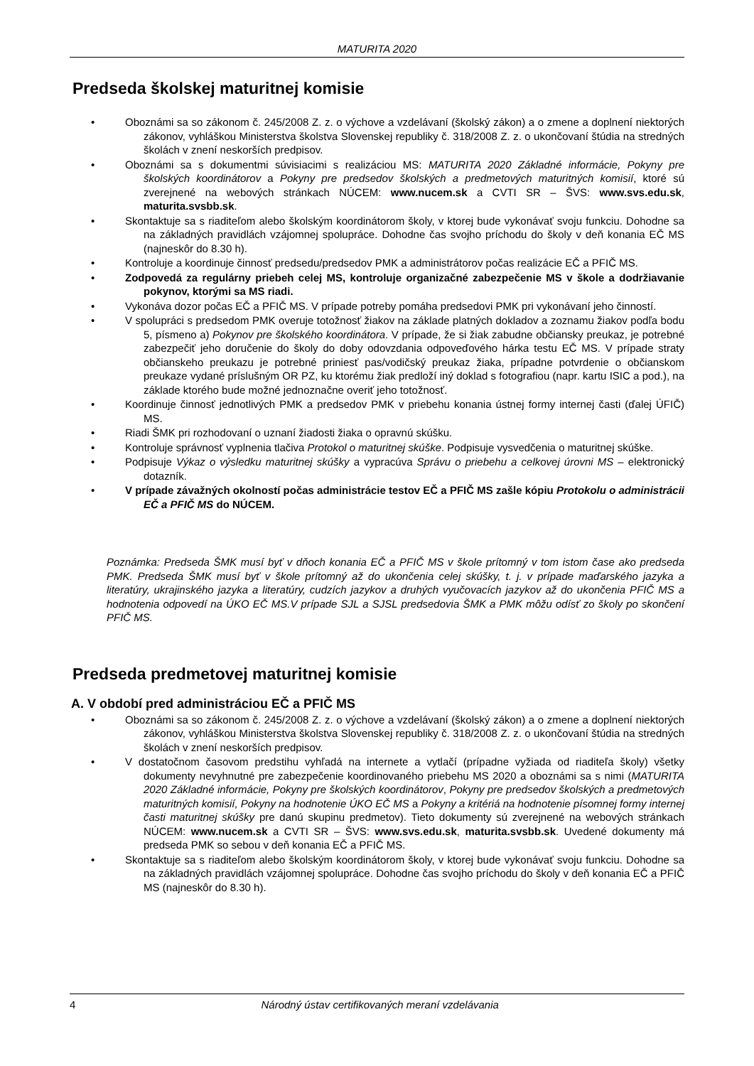MATURITA 2020
Predseda školskej maturitnej komisie
Oboznámi sa so zákonom č. 245/2008 Z. z. o výchove a vzdelávaní (školský zákon) a o zmene a doplnení niektorých zákonov, vyhláškou Ministerstva školstva Slovenskej republiky č. 318/2008 Z. z. o ukončovaní štúdia na stredných školách v znení neskorších predpisov.
Oboznámi sa s dokumentmi súvisiacimi s realizáciou MS: MATURITA 2020 Základné informácie, Pokyny pre školských koordinátorov a Pokyny pre predsedov školských a predmetových maturitných komisií, ktoré sú zverejnené na webových stránkach NÚCEM: www.nucem.sk a CVTI SR – ŠVS: www.svs.edu.sk, maturita.svsbb.sk.
Skontaktuje sa s riaditeľom alebo školským koordinátorom školy, v ktorej bude vykonávať svoju funkciu. Dohodne sa na základných pravidlách vzájomnej spolupráce. Dohodne čas svojho príchodu do školy v deň konania EČ MS (najneskôr do 8.30 h).
Kontroluje a koordinuje činnosť predsedu/predsedov PMK a administrátorov počas realizácie EČ a PFIČ MS.
Zodpovedá za regulárny priebeh celej MS, kontroluje organizačné zabezpečenie MS v škole a dodržiavanie pokynov, ktorými sa MS riadi.
Vykonáva dozor počas EČ a PFIČ MS. V prípade potreby pomáha predsedovi PMK pri vykonávaní jeho činností.
V spolupráci s predsedom PMK overuje totožnosť žiakov na základe platných dokladov a zoznamu žiakov podľa bodu 5, písmeno a) Pokynov pre školského koordinátora. V prípade, že si žiak zabudne občiansky preukaz, je potrebné zabezpečiť jeho doručenie do školy do doby odovzdania odpoveďového hárka testu EČ MS. V prípade straty občianskeho preukazu je potrebné priniesť pas/vodičský preukaz žiaka, prípadne potvrdenie o občianskom preukaze vydané príslušným OR PZ, ku ktorému žiak predloží iný doklad s fotografiou (napr. kartu ISIC a pod.), na základe ktorého bude možné jednoznačne overiť jeho totožnosť.
Koordinuje činnosť jednotlivých PMK a predsedov PMK v priebehu konania ústnej formy internej časti (ďalej ÚFIČ) MS.
Riadi ŠMK pri rozhodovaní o uznaní žiadosti žiaka o opravnú skúšku.
Kontroluje správnosť vyplnenia tlačiva Protokol o maturitnej skúške. Podpisuje vysvedčenia o maturitnej skúške.
Podpisuje Výkaz o výsledku maturitnej skúšky a vypracúva Správu o priebehu a celkovej úrovni MS – elektronický dotazník.
V prípade závažných okolností počas administrácie testov EČ a PFIČ MS zašle kópiu Protokolu o administrácii EČ a PFIČ MS do NÚCEM.
Poznámka: Predseda ŠMK musí byť v dňoch konania EČ a PFIČ MS v škole prítomný v tom istom čase ako predseda PMK. Predseda ŠMK musí byť v škole prítomný až do ukončenia celej skúšky, t. j. v prípade maďarského jazyka a literatúry, ukrajinského jazyka a literatúry, cudzích jazykov a druhých vyučovacích jazykov až do ukončenia PFIČ MS a hodnotenia odpovedí na ÚKO EČ MS.V prípade SJL a SJSL predsedovia ŠMK a PMK môžu odísť zo školy po skončení PFIČ MS.
Predseda predmetovej maturitnej komisie
A. V období pred administráciou EČ a PFIČ MS
Oboznámi sa so zákonom č. 245/2008 Z. z. o výchove a vzdelávaní (školský zákon) a o zmene a doplnení niektorých zákonov, vyhláškou Ministerstva školstva Slovenskej republiky č. 318/2008 Z. z. o ukončovaní štúdia na stredných školách v znení neskorších predpisov.
V dostatočnom časovom predstihu vyhľadá na internete a vytlačí (prípadne vyžiada od riaditeľa školy) všetky dokumenty nevyhnutné pre zabezpečenie koordinovaného priebehu MS 2020 a oboznámi sa s nimi (MATURITA 2020 Základné informácie, Pokyny pre školských koordinátorov, Pokyny pre predsedov školských a predmetových maturitných komisií, Pokyny na hodnotenie ÚKO EČ MS a Pokyny a kritériá na hodnotenie písomnej formy internej časti maturitnej skúšky pre danú skupinu predmetov). Tieto dokumenty sú zverejnené na webových stránkach NÚCEM: www.nucem.sk a CVTI SR – ŠVS: www.svs.edu.sk, maturita.svsbb.sk. Uvedené dokumenty má predseda PMK so sebou v deň konania EČ a PFIČ MS.
Skontaktuje sa s riaditeľom alebo školským koordinátorom školy, v ktorej bude vykonávať svoju funkciu. Dohodne sa na základných pravidlách vzájomnej spolupráce. Dohodne čas svojho príchodu do školy v deň konania EČ a PFIČ MS (najneskôr do 8.30 h).
4 Národný ústav certifikovaných meraní vzdelávania